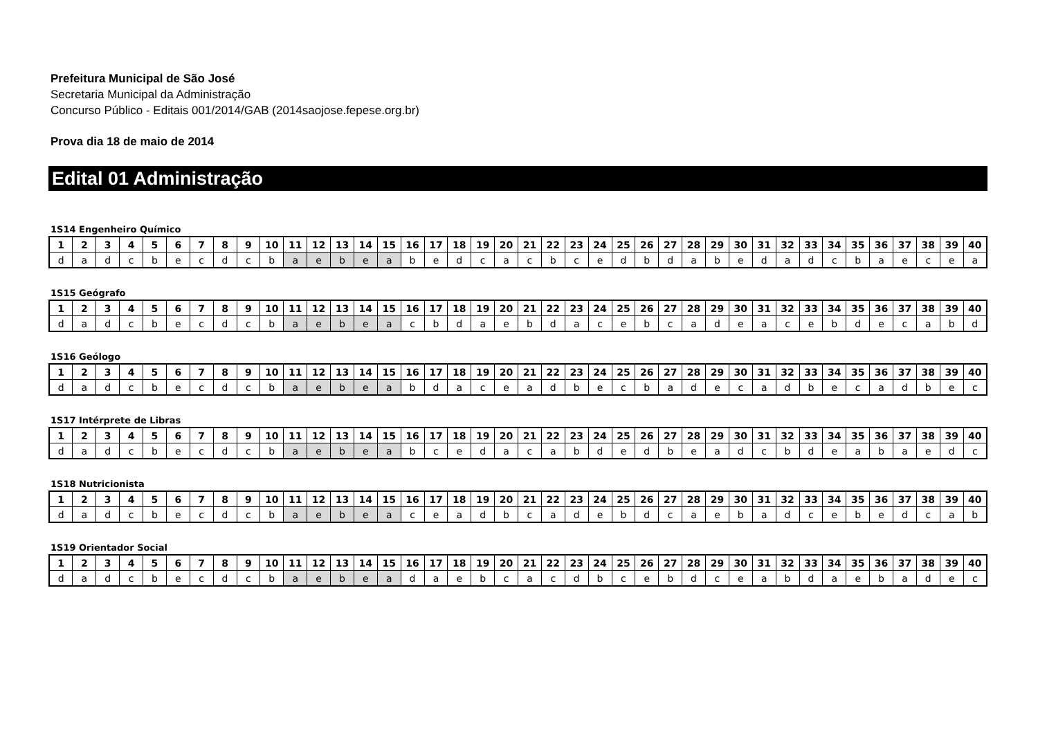Prefeitura Municipal de São José
Secretaria Municipal da Administração
Concurso Público - Editais 001/2014/GAB (2014saojose.fepese.org.br)
Prova dia 18 de maio de 2014
Edital 01 Administração
1S14 Engenheiro Químico
| 1 | 2 | 3 | 4 | 5 | 6 | 7 | 8 | 9 | 10 | 11 | 12 | 13 | 14 | 15 | 16 | 17 | 18 | 19 | 20 | 21 | 22 | 23 | 24 | 25 | 26 | 27 | 28 | 29 | 30 | 31 | 32 | 33 | 34 | 35 | 36 | 37 | 38 | 39 | 40 |
| --- | --- | --- | --- | --- | --- | --- | --- | --- | --- | --- | --- | --- | --- | --- | --- | --- | --- | --- | --- | --- | --- | --- | --- | --- | --- | --- | --- | --- | --- | --- | --- | --- | --- | --- | --- | --- | --- | --- | --- |
| d | a | d | c | b | e | c | d | c | b | a | e | b | e | a | b | e | d | c | a | c | b | c | e | d | b | d | a | b | e | d | a | d | c | b | a | e | c | e | a |
1S15 Geógrafo
| 1 | 2 | 3 | 4 | 5 | 6 | 7 | 8 | 9 | 10 | 11 | 12 | 13 | 14 | 15 | 16 | 17 | 18 | 19 | 20 | 21 | 22 | 23 | 24 | 25 | 26 | 27 | 28 | 29 | 30 | 31 | 32 | 33 | 34 | 35 | 36 | 37 | 38 | 39 | 40 |
| --- | --- | --- | --- | --- | --- | --- | --- | --- | --- | --- | --- | --- | --- | --- | --- | --- | --- | --- | --- | --- | --- | --- | --- | --- | --- | --- | --- | --- | --- | --- | --- | --- | --- | --- | --- | --- | --- | --- | --- |
| d | a | d | c | b | e | c | d | c | b | a | e | b | e | a | c | b | d | a | e | b | d | a | c | e | b | c | a | d | e | a | c | e | b | d | e | c | a | b | d |
1S16 Geólogo
| 1 | 2 | 3 | 4 | 5 | 6 | 7 | 8 | 9 | 10 | 11 | 12 | 13 | 14 | 15 | 16 | 17 | 18 | 19 | 20 | 21 | 22 | 23 | 24 | 25 | 26 | 27 | 28 | 29 | 30 | 31 | 32 | 33 | 34 | 35 | 36 | 37 | 38 | 39 | 40 |
| --- | --- | --- | --- | --- | --- | --- | --- | --- | --- | --- | --- | --- | --- | --- | --- | --- | --- | --- | --- | --- | --- | --- | --- | --- | --- | --- | --- | --- | --- | --- | --- | --- | --- | --- | --- | --- | --- | --- | --- |
| d | a | d | c | b | e | c | d | c | b | a | e | b | e | a | b | d | a | c | e | a | d | b | e | c | b | a | d | e | c | a | d | b | e | c | a | d | b | e | c |
1S17 Intérprete de Libras
| 1 | 2 | 3 | 4 | 5 | 6 | 7 | 8 | 9 | 10 | 11 | 12 | 13 | 14 | 15 | 16 | 17 | 18 | 19 | 20 | 21 | 22 | 23 | 24 | 25 | 26 | 27 | 28 | 29 | 30 | 31 | 32 | 33 | 34 | 35 | 36 | 37 | 38 | 39 | 40 |
| --- | --- | --- | --- | --- | --- | --- | --- | --- | --- | --- | --- | --- | --- | --- | --- | --- | --- | --- | --- | --- | --- | --- | --- | --- | --- | --- | --- | --- | --- | --- | --- | --- | --- | --- | --- | --- | --- | --- | --- |
| d | a | d | c | b | e | c | d | c | b | a | e | b | e | a | b | c | e | d | a | c | a | b | d | e | d | b | e | a | d | c | b | d | e | a | b | a | e | d | c |
1S18 Nutricionista
| 1 | 2 | 3 | 4 | 5 | 6 | 7 | 8 | 9 | 10 | 11 | 12 | 13 | 14 | 15 | 16 | 17 | 18 | 19 | 20 | 21 | 22 | 23 | 24 | 25 | 26 | 27 | 28 | 29 | 30 | 31 | 32 | 33 | 34 | 35 | 36 | 37 | 38 | 39 | 40 |
| --- | --- | --- | --- | --- | --- | --- | --- | --- | --- | --- | --- | --- | --- | --- | --- | --- | --- | --- | --- | --- | --- | --- | --- | --- | --- | --- | --- | --- | --- | --- | --- | --- | --- | --- | --- | --- | --- | --- | --- |
| d | a | d | c | b | e | c | d | c | b | a | e | b | e | a | c | e | a | d | b | c | a | d | e | b | d | c | a | e | b | a | d | c | e | b | e | d | c | a | b |
1S19 Orientador Social
| 1 | 2 | 3 | 4 | 5 | 6 | 7 | 8 | 9 | 10 | 11 | 12 | 13 | 14 | 15 | 16 | 17 | 18 | 19 | 20 | 21 | 22 | 23 | 24 | 25 | 26 | 27 | 28 | 29 | 30 | 31 | 32 | 33 | 34 | 35 | 36 | 37 | 38 | 39 | 40 |
| --- | --- | --- | --- | --- | --- | --- | --- | --- | --- | --- | --- | --- | --- | --- | --- | --- | --- | --- | --- | --- | --- | --- | --- | --- | --- | --- | --- | --- | --- | --- | --- | --- | --- | --- | --- | --- | --- | --- | --- |
| d | a | d | c | b | e | c | d | c | b | a | e | b | e | a | d | a | e | b | c | a | c | d | b | c | e | b | d | c | e | a | b | d | a | e | b | a | d | e | c |